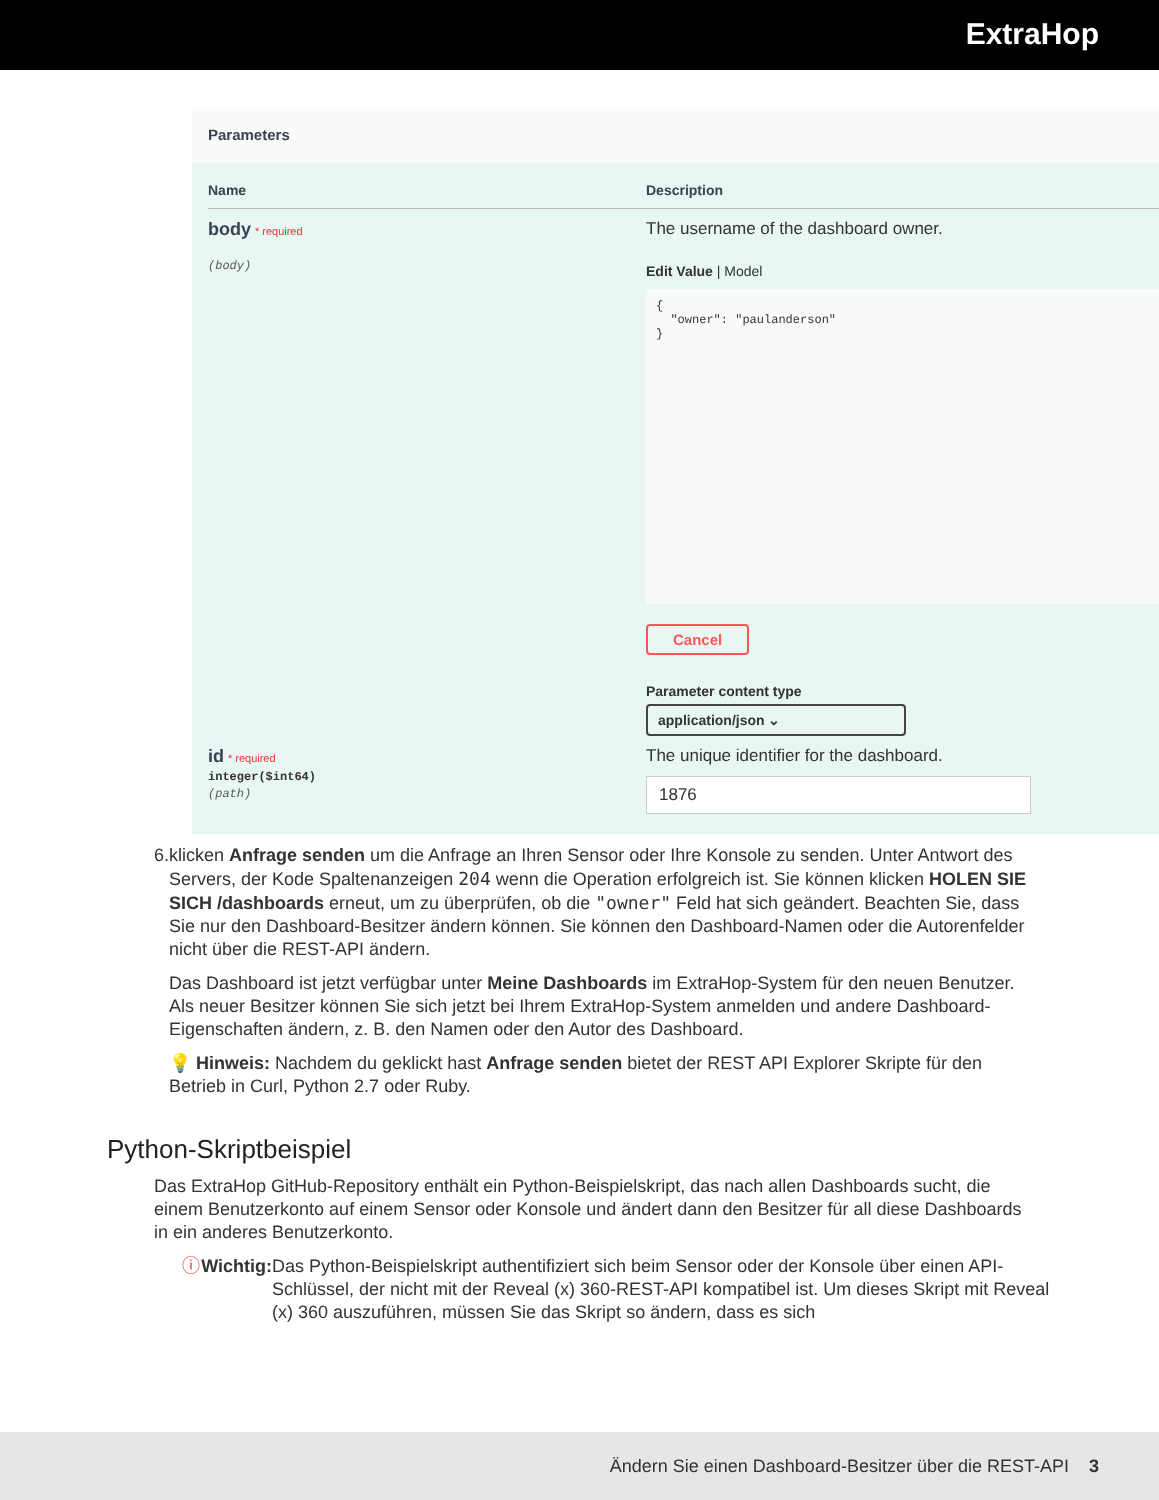ExtraHop
Parameters
Name
Description
body * required
(body)
The username of the dashboard owner.
Edit Value | Model
{ "owner": "paulanderson" }
Cancel
Parameter content type
application/json ⌄
id * required
integer($int64)
(path)
The unique identifier for the dashboard.
1876
6. klicken Anfrage senden um die Anfrage an Ihren Sensor oder Ihre Konsole zu senden. Unter Antwort des Servers, der Kode Spaltenanzeigen 204 wenn die Operation erfolgreich ist. Sie können klicken HOLEN SIE SICH /dashboards erneut, um zu überprüfen, ob die "owner" Feld hat sich geändert. Beachten Sie, dass Sie nur den Dashboard-Besitzer ändern können. Sie können den Dashboard-Namen oder die Autorenfelder nicht über die REST-API ändern.
Das Dashboard ist jetzt verfügbar unter Meine Dashboards im ExtraHop-System für den neuen Benutzer. Als neuer Besitzer können Sie sich jetzt bei Ihrem ExtraHop-System anmelden und andere Dashboard-Eigenschaften ändern, z. B. den Namen oder den Autor des Dashboard.
💡 Hinweis: Nachdem du geklickt hast Anfrage senden bietet der REST API Explorer Skripte für den Betrieb in Curl, Python 2.7 oder Ruby.
Python-Skriptbeispiel
Das ExtraHop GitHub-Repository enthält ein Python-Beispielskript, das nach allen Dashboards sucht, die einem Benutzerkonto auf einem Sensor oder Konsole und ändert dann den Besitzer für all diese Dashboards in ein anderes Benutzerkonto.
ⓘ Wichtig:
Das Python-Beispielskript authentifiziert sich beim Sensor oder der Konsole über einen API-Schlüssel, der nicht mit der Reveal (x) 360-REST-API kompatibel ist. Um dieses Skript mit Reveal (x) 360 auszuführen, müssen Sie das Skript so ändern, dass es sich
Ändern Sie einen Dashboard-Besitzer über die REST-API 3